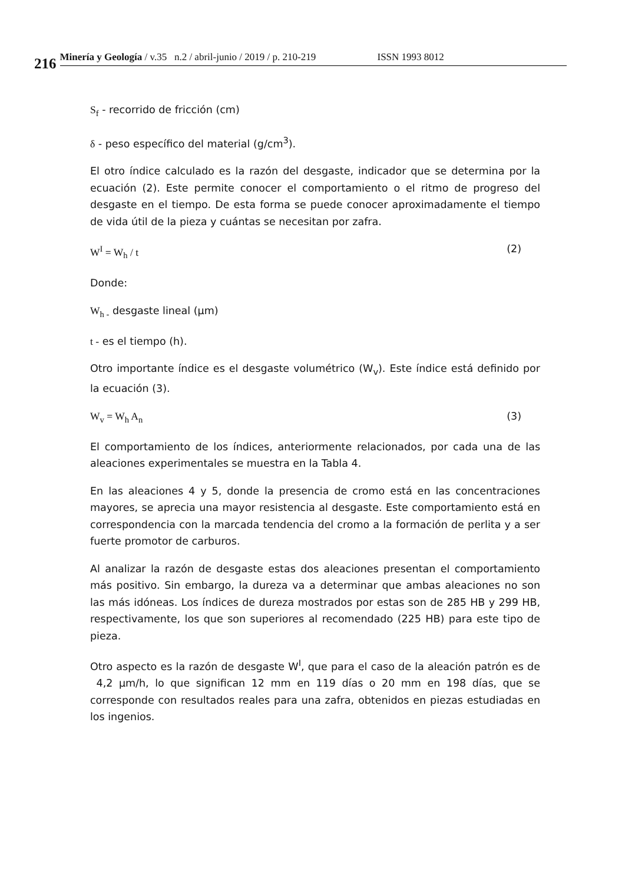216 Minería y Geología / v.35 n.2 / abril-junio / 2019 / p. 210-219 ISSN 1993 8012
S<sub>f</sub> - recorrido de fricción (cm)
δ - peso específico del material (g/cm<sup>3</sup>).
El otro índice calculado es la razón del desgaste, indicador que se determina por la ecuación (2). Este permite conocer el comportamiento o el ritmo de progreso del desgaste en el tiempo. De esta forma se puede conocer aproximadamente el tiempo de vida útil de la pieza y cuántas se necesitan por zafra.
W<sup>I</sup> = W<sub>h</sub> / t (2)
Donde:
W<sub>h -</sub> desgaste lineal (µm)
t - es el tiempo (h).
Otro importante índice es el desgaste volumétrico (W<sub>v</sub>). Este índice está definido por la ecuación (3).
W<sub>v</sub> = W<sub>h</sub> A<sub>n</sub> (3)
El comportamiento de los índices, anteriormente relacionados, por cada una de las aleaciones experimentales se muestra en la Tabla 4.
En las aleaciones 4 y 5, donde la presencia de cromo está en las concentraciones mayores, se aprecia una mayor resistencia al desgaste. Este comportamiento está en correspondencia con la marcada tendencia del cromo a la formación de perlita y a ser fuerte promotor de carburos.
Al analizar la razón de desgaste estas dos aleaciones presentan el comportamiento más positivo. Sin embargo, la dureza va a determinar que ambas aleaciones no son las más idóneas. Los índices de dureza mostrados por estas son de 285 HB y 299 HB, respectivamente, los que son superiores al recomendado (225 HB) para este tipo de pieza.
Otro aspecto es la razón de desgaste W<sup>I</sup>, que para el caso de la aleación patrón es de 4,2 µm/h, lo que significan 12 mm en 119 días o 20 mm en 198 días, que se corresponde con resultados reales para una zafra, obtenidos en piezas estudiadas en los ingenios.